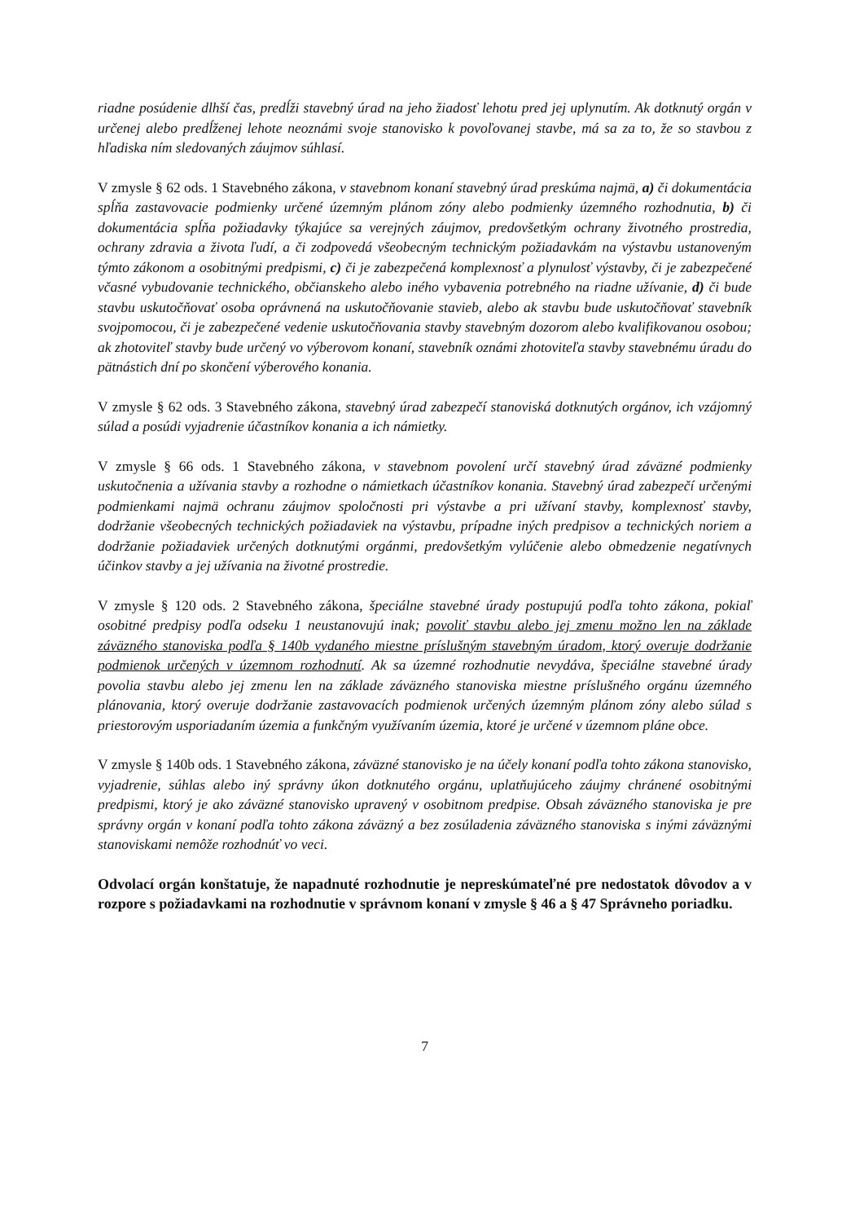riadne posúdenie dlhší čas, predĺži stavebný úrad na jeho žiadosť lehotu pred jej uplynutím. Ak dotknutý orgán v určenej alebo predĺženej lehote neoznámi svoje stanovisko k povoľovanej stavbe, má sa za to, že so stavbou z hľadiska ním sledovaných záujmov súhlasí.
V zmysle § 62 ods. 1 Stavebného zákona, v stavebnom konaní stavebný úrad preskúma najmä, a) či dokumentácia spĺňa zastavovacie podmienky určené územným plánom zóny alebo podmienky územného rozhodnutia, b) či dokumentácia spĺňa požiadavky týkajúce sa verejných záujmov, predovšetkým ochrany životného prostredia, ochrany zdravia a života ľudí, a či zodpovedá všeobecným technickým požiadavkám na výstavbu ustanoveným týmto zákonom a osobitnými predpismi, c) či je zabezpečená komplexnosť a plynulosť výstavby, či je zabezpečené včasné vybudovanie technického, občianskeho alebo iného vybavenia potrebného na riadne užívanie, d) či bude stavbu uskutočňovať osoba oprávnená na uskutočňovanie stavieb, alebo ak stavbu bude uskutočňovať stavebník svojpomocou, či je zabezpečené vedenie uskutočňovania stavby stavebným dozorom alebo kvalifikovanou osobou; ak zhotoviteľ stavby bude určený vo výberovom konaní, stavebník oznámi zhotoviteľa stavby stavebnému úradu do pätnástich dní po skončení výberového konania.
V zmysle § 62 ods. 3 Stavebného zákona, stavebný úrad zabezpečí stanoviská dotknutých orgánov, ich vzájomný súlad a posúdi vyjadrenie účastníkov konania a ich námietky.
V zmysle § 66 ods. 1 Stavebného zákona, v stavebnom povolení určí stavebný úrad záväzné podmienky uskutočnenia a užívania stavby a rozhodne o námietkach účastníkov konania. Stavebný úrad zabezpečí určenými podmienkami najmä ochranu záujmov spoločnosti pri výstavbe a pri užívaní stavby, komplexnosť stavby, dodržanie všeobecných technických požiadaviek na výstavbu, prípadne iných predpisov a technických noriem a dodržanie požiadaviek určených dotknutými orgánmi, predovšetkým vylúčenie alebo obmedzenie negatívnych účinkov stavby a jej užívania na životné prostredie.
V zmysle § 120 ods. 2 Stavebného zákona, špeciálne stavebné úrady postupujú podľa tohto zákona, pokiaľ osobitné predpisy podľa odseku 1 neustanovujú inak; povoliť stavbu alebo jej zmenu možno len na základe záväzného stanoviska podľa § 140b vydaného miestne príslušným stavebným úradom, ktorý overuje dodržanie podmienok určených v územnom rozhodnutí. Ak sa územné rozhodnutie nevydáva, špeciálne stavebné úrady povolia stavbu alebo jej zmenu len na základe záväzného stanoviska miestne príslušného orgánu územného plánovania, ktorý overuje dodržanie zastavovacích podmienok určených územným plánom zóny alebo súlad s priestorovým usporiadaním územia a funkčným využívaním územia, ktoré je určené v územnom pláne obce.
V zmysle § 140b ods. 1 Stavebného zákona, záväzné stanovisko je na účely konaní podľa tohto zákona stanovisko, vyjadrenie, súhlas alebo iný správny úkon dotknutého orgánu, uplatňujúceho záujmy chránené osobitnými predpismi, ktorý je ako záväzné stanovisko upravený v osobitnom predpise. Obsah záväzného stanoviska je pre správny orgán v konaní podľa tohto zákona záväzný a bez zosúladenia záväzného stanoviska s inými záväznými stanoviskami nemôže rozhodnúť vo veci.
Odvolací orgán konštatuje, že napadnuté rozhodnutie je nepreskúmateľné pre nedostatok dôvodov a v rozpore s požiadavkami na rozhodnutie v správnom konaní v zmysle § 46 a § 47 Správneho poriadku.
7